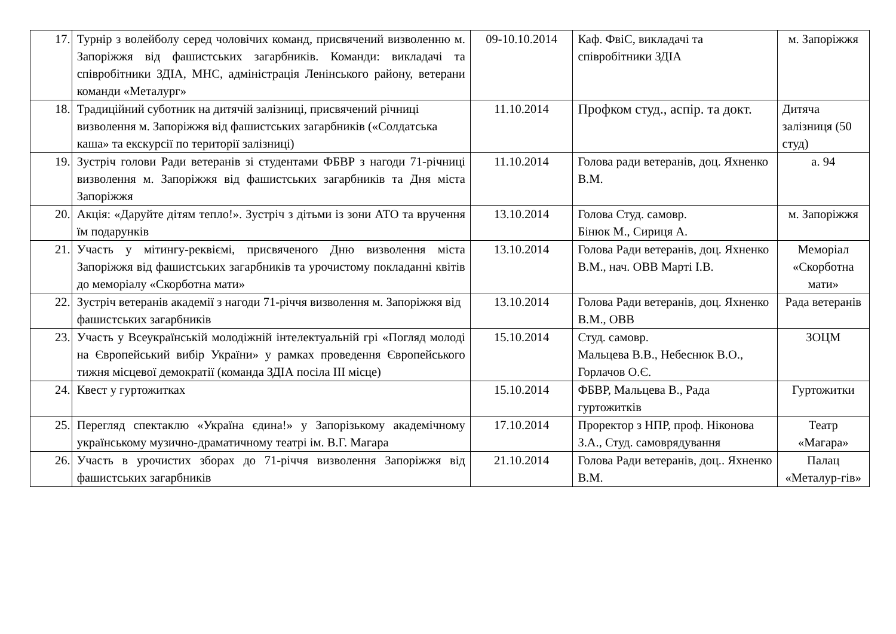| 17. | Турнір з волейболу серед чоловічих команд, присвячений визволенню м. Запоріжжя від фашистських загарбників. Команди: викладачі та співробітники ЗДІА, МНС, адміністрація Ленінського району, ветерани команди «Металург» | 09-10.10.2014 | Каф. ФвіС, викладачі та співробітники ЗДІА | м. Запоріжжя |
| 18. | Традиційний суботник на дитячій залізниці, присвячений річниці визволення м. Запоріжжя від фашистських загарбників («Солдатська каша» та екскурсії по території залізниці) | 11.10.2014 | Профком студ., аспір. та докт. | Дитяча залізниця (50 студ) |
| 19. | Зустріч голови Ради ветеранів зі студентами ФБВР з нагоди 71-річниці визволення м. Запоріжжя від фашистських загарбників та Дня міста Запоріжжя | 11.10.2014 | Голова ради ветеранів, доц. Яхненко В.М. | а. 94 |
| 20. | Акція: «Даруйте дітям тепло!». Зустріч з дітьми із зони АТО та вручення їм подарунків | 13.10.2014 | Голова Студ. самовр. Бінюк М., Сириця А. | м. Запоріжжя |
| 21. | Участь у мітингу-реквіємі, присвяченого Дню визволення міста Запоріжжя від фашистських загарбників та урочистому покладанні квітів до меморіалу «Скорботна мати» | 13.10.2014 | Голова Ради ветеранів, доц. Яхненко В.М., нач. ОВВ Марті І.В. | Меморіал «Скорботна мати» |
| 22. | Зустріч ветеранів академії з нагоди 71-річчя визволення м. Запоріжжя від фашистських загарбників | 13.10.2014 | Голова Ради ветеранів, доц. Яхненко В.М., ОВВ | Рада ветеранів |
| 23. | Участь у Всеукраїнській молодіжній інтелектуальній грі «Погляд молоді на Європейський вибір України» у рамках проведення Європейського тижня місцевої демократії (команда ЗДІА посіла ІІІ місце) | 15.10.2014 | Студ. самовр. Мальцева В.В., Небеснюк В.О., Горлачов О.Є. | ЗОЦМ |
| 24. | Квест у гуртожитках | 15.10.2014 | ФБВР, Мальцева В., Рада гуртожитків | Гуртожитки |
| 25. | Перегляд спектаклю «Україна єдина!» у Запорізькому академічному українському музично-драматичному театрі ім. В.Г. Магара | 17.10.2014 | Проректор з НПР, проф. Ніконова З.А., Студ. самоврядування | Театр «Магара» |
| 26. | Участь в урочистих зборах до 71-річчя визволення Запоріжжя від фашистських загарбників | 21.10.2014 | Голова Ради ветеранів, доц.. Яхненко В.М. | Палац «Металур-гів» |